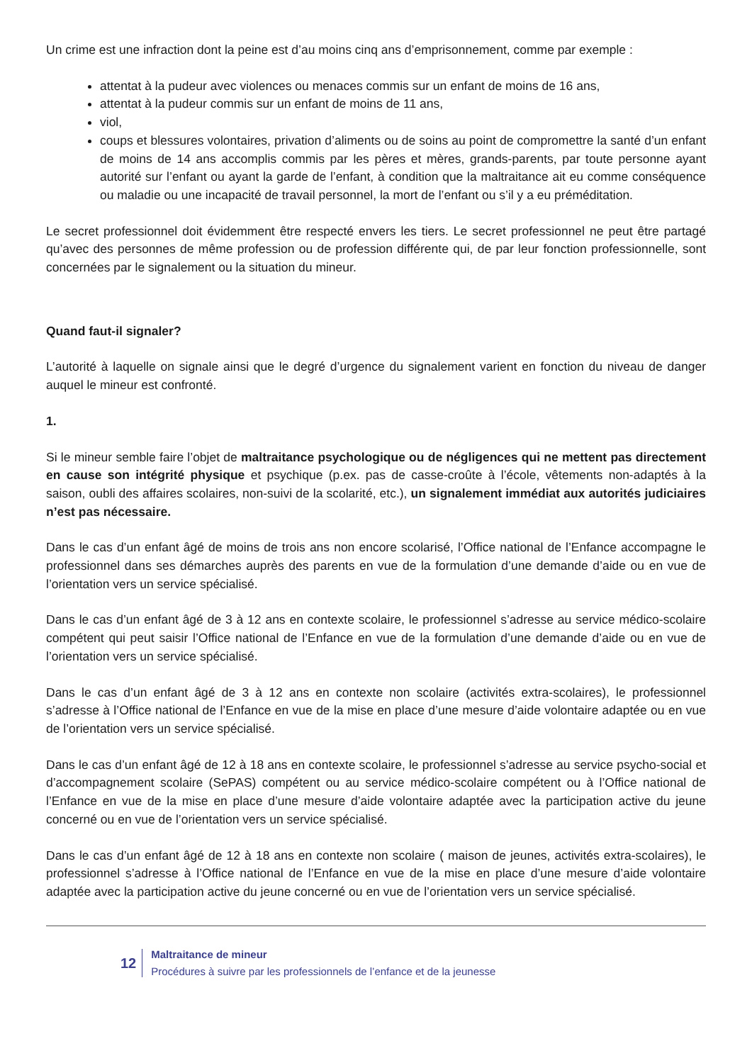Un crime est une infraction dont la peine est d’au moins cinq ans d’emprisonnement, comme par exemple :
attentat à la pudeur avec violences ou menaces commis sur un enfant de moins de 16 ans,
attentat à la pudeur commis sur un enfant de moins de 11 ans,
viol,
coups et blessures volontaires, privation d’aliments ou de soins au point de compromettre la santé d’un enfant de moins de 14 ans accomplis commis par les pères et mères, grands-parents, par toute personne ayant autorité sur l’enfant ou ayant la garde de l’enfant, à condition que la maltraitance ait eu comme conséquence ou maladie ou une incapacité de travail personnel, la mort de l’enfant ou s’il y a eu préméditation.
Le secret professionnel doit évidemment être respecté envers les tiers. Le secret professionnel ne peut être partagé qu’avec des personnes de même profession ou de profession différente qui, de par leur fonction professionnelle, sont concernées par le signalement ou la situation du mineur.
Quand faut-il signaler?
L’autorité à laquelle on signale ainsi que le degré d’urgence du signalement varient en fonction du niveau de danger auquel le mineur est confronté.
1.
Si le mineur semble faire l’objet de maltraitance psychologique ou de négligences qui ne mettent pas directement en cause son intégrité physique et psychique (p.ex. pas de casse-croûte à l’école, vêtements non-adaptés à la saison, oubli des affaires scolaires, non-suivi de la scolarité, etc.), un signalement immédiat aux autorités judiciaires n’est pas nécessaire.
Dans le cas d’un enfant âgé de moins de trois ans non encore scolarisé, l’Office national de l’Enfance accompagne le professionnel dans ses démarches auprès des parents en vue de la formulation d’une demande d’aide ou en vue de l’orientation vers un service spécialisé.
Dans le cas d’un enfant âgé de 3 à 12 ans en contexte scolaire, le professionnel s’adresse au service médico-scolaire compétent qui peut saisir l’Office national de l’Enfance en vue de la formulation d’une demande d’aide ou en vue de l’orientation vers un service spécialisé.
Dans le cas d’un enfant âgé de 3 à 12 ans en contexte non scolaire (activités extra-scolaires), le professionnel s’adresse à l’Office national de l’Enfance en vue de la mise en place d’une mesure d’aide volontaire adaptée ou en vue de l’orientation vers un service spécialisé.
Dans le cas d’un enfant âgé de 12 à 18 ans en contexte scolaire, le professionnel s’adresse au service psycho-social et d’accompagnement scolaire (SePAS) compétent ou au service médico-scolaire compétent ou à l’Office national de l’Enfance en vue de la mise en place d’une mesure d’aide volontaire adaptée avec la participation active du jeune concerné ou en vue de l’orientation vers un service spécialisé.
Dans le cas d’un enfant âgé de 12 à 18 ans en contexte non scolaire ( maison de jeunes, activités extra-scolaires), le professionnel s’adresse à l’Office national de l’Enfance en vue de la mise en place d’une mesure d’aide volontaire adaptée avec la participation active du jeune concerné ou en vue de l’orientation vers un service spécialisé.
12
Maltraitance de mineur
Procédures à suivre par les professionnels de l’enfance et de la jeunesse